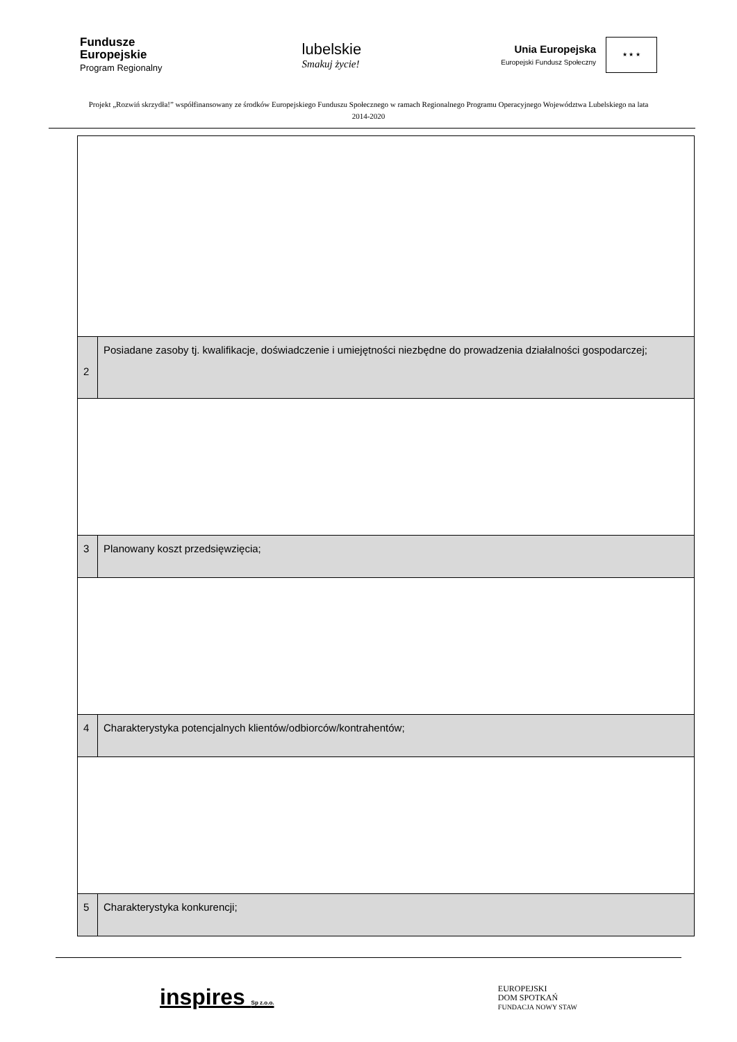Fundusze
Europejskie
Program Regionalny
lubelskie
Smakuj życie!
Unia Europejska
Europejski Fundusz Społeczny
★ ★ ★
Projekt „Rozwiń skrzydła!” współfinansowany ze środków Europejskiego Funduszu Społecznego w ramach Regionalnego Programu Operacyjnego Województwa Lubelskiego na lata 2014-2020
| 2 | Posiadane zasoby tj. kwalifikacje, doświadczenie i umiejętności niezbędne do prowadzenia działalności gospodarczej; |
| 3 | Planowany koszt przedsięwzięcia; |
| 4 | Charakterystyka potencjalnych klientów/odbiorców/kontrahentów; |
| 5 | Charakterystyka konkurencji; |
inspires Sp z.o.o.
EUROPEJSKI
DOM SPOTKAŃ
FUNDACJA NOWY STAW